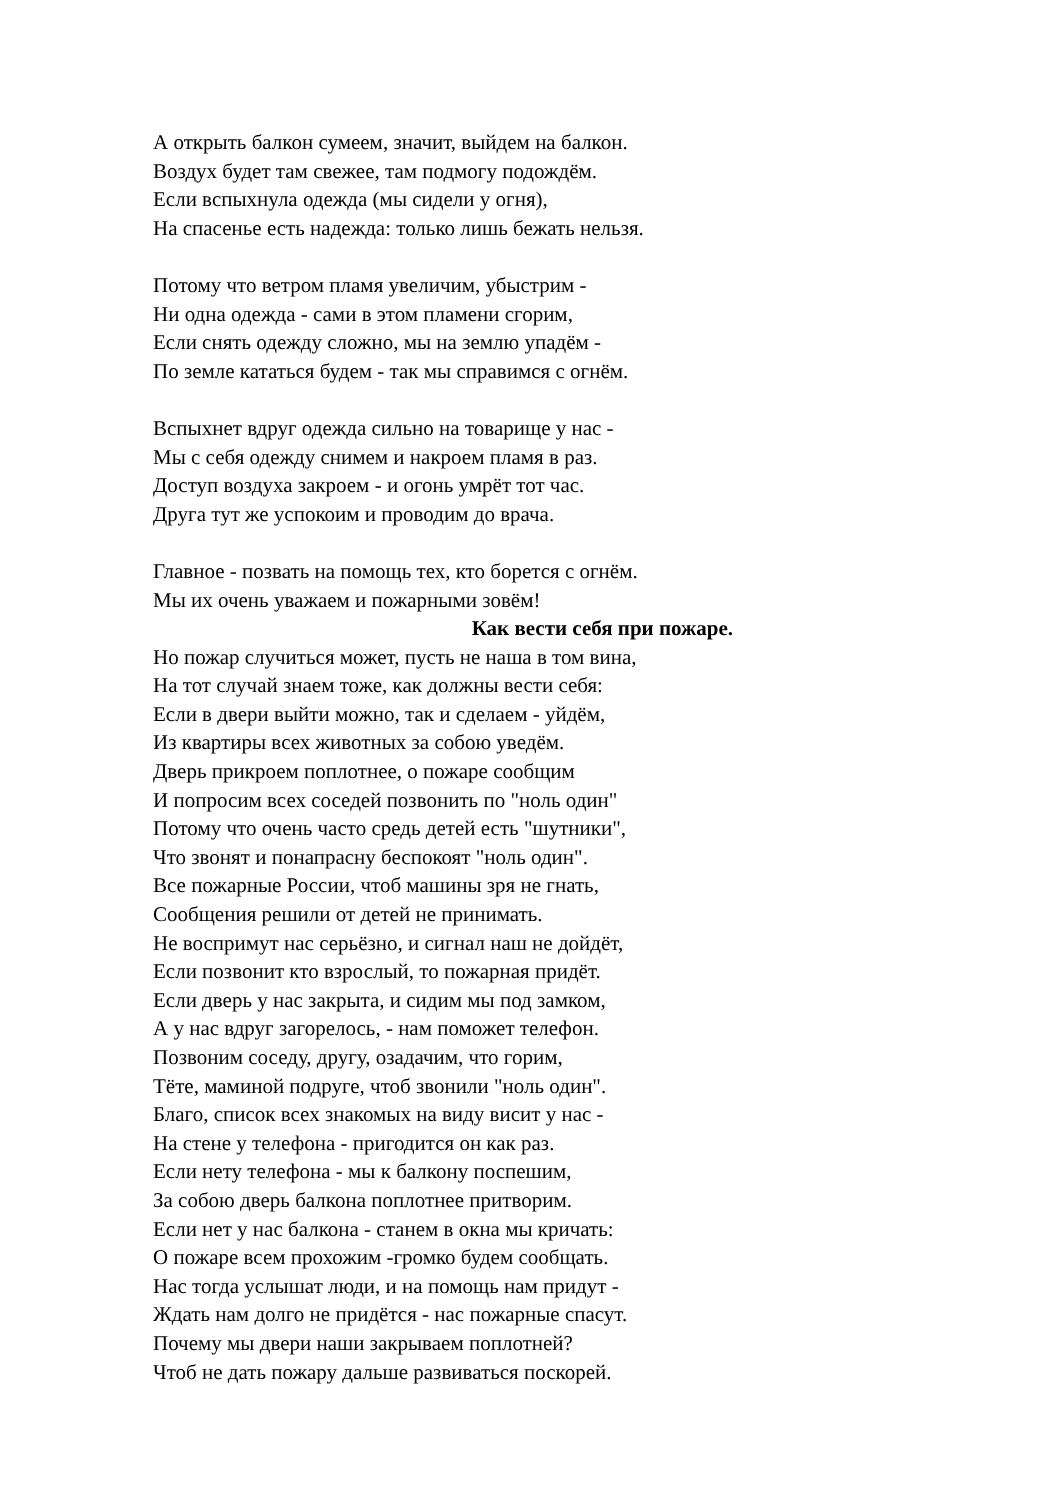А открыть балкон сумеем, значит, выйдем на балкон.
Воздух будет там свежее, там подмогу подождём.
Если вспыхнула одежда (мы сидели у огня),
На спасенье есть надежда: только лишь бежать нельзя.
Потому что ветром пламя увеличим, убыстрим -
Ни одна одежда - сами в этом пламени сгорим,
Если снять одежду сложно, мы на землю упадём -
По земле кататься будем - так мы справимся с огнём.
Вспыхнет вдруг одежда сильно на товарище у нас -
Мы с себя одежду снимем и накроем пламя в раз.
Доступ воздуха закроем - и огонь умрёт тот час.
Друга тут же успокоим и проводим до врача.
Главное - позвать на помощь тех, кто борется с огнём.
Мы их очень уважаем и пожарными зовём!
Как вести себя при пожаре.
Но пожар случиться может, пусть не наша в том вина,
На тот случай знаем тоже, как должны вести себя:
Если в двери выйти можно, так и сделаем - уйдём,
Из квартиры всех животных за собою уведём.
Дверь прикроем поплотнее, о пожаре сообщим
И попросим всех соседей позвонить по "ноль один"
Потому что очень часто средь детей есть "шутники",
Что звонят и понапрасну беспокоят "ноль один".
Все пожарные России, чтоб машины зря не гнать,
Сообщения решили от детей не принимать.
Не воспримут нас серьёзно, и сигнал наш не дойдёт,
Если позвонит кто взрослый, то пожарная придёт.
Если дверь у нас закрыта, и сидим мы под замком,
А у нас вдруг загорелось, - нам поможет телефон.
Позвоним соседу, другу, озадачим, что горим,
Тёте, маминой подруге, чтоб звонили "ноль один".
Благо, список всех знакомых на виду висит у нас -
На стене у телефона - пригодится он как раз.
Если нету телефона - мы к балкону поспешим,
За собою дверь балкона поплотнее притворим.
Если нет у нас балкона - станем в окна мы кричать:
О пожаре всем прохожим -громко будем сообщать.
Нас тогда услышат люди, и на помощь нам придут -
Ждать нам долго не придётся - нас пожарные спасут.
Почему мы двери наши закрываем поплотней?
Чтоб не дать пожару дальше развиваться поскорей.